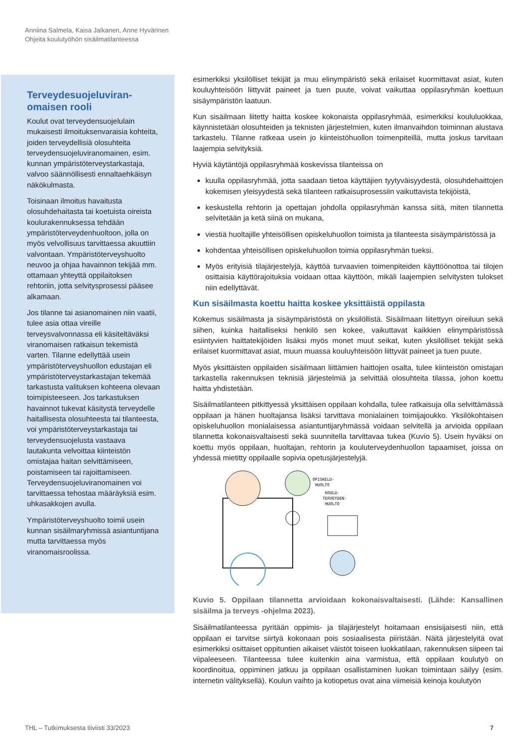Anniina Salmela, Kaisa Jalkanen, Anne Hyvärinen
Ohjeita koulutyöhön sisäilmatilanteessa
Terveydesuojeluviran-
omaisen rooli
Koulut ovat terveydensuojelulain mukaisesti ilmoituksenvaraisia kohteita, joiden terveydellisiä olosuhteita terveydensuojeluviranomainen, esim. kunnan ympäristöterveystarkastaja, valvoo säännöllisesti ennaltaehkäisyn näkökulmasta.
Toisinaan ilmoitus havaitusta olosuhdehaitasta tai koetuista oireista koulurakennuksessa tehdään ympäristöterveydenhuoltoon, jolla on myös velvollisuus tarvittaessa akuuttiin valvontaan. Ympäristöterveyshuolto neuvoo ja ohjaa havainnon tekijää mm. ottamaan yhteyttä oppilaitoksen rehtoriin, jotta selvitysprosessi pääsee alkamaan.
Jos tilanne tai asianomainen niin vaatii, tulee asia ottaa vireille terveysvalvonnassa eli käsiteltäväksi viranomaisen ratkaisun tekemistä varten. Tilanne edellyttää usein ympäristöterveyshuollon edustajan eli ympäristöterveystarkastajan tekemää tarkastusta valituksen kohteena olevaan toimipisteeseen. Jos tarkastuksen havainnot tukevat käsitystä terveydelle haitallisesta olosuhteesta tai tilanteesta, voi ympäristöterveystarkastaja tai terveydensuojelusta vastaava lautakunta velvoittaa kiinteistön omistajaa haitan selvittämiseen, poistamiseen tai rajoittamiseen. Terveydensuojeluviranomainen voi tarvittaessa tehostaa määräyksiä esim. uhkasakkojen avulla.
Ympäristöterveyshuolto toimii usein kunnan sisäilmaryhmissä asiantuntijana mutta tarvittaessa myös viranomaisroolissa.
esimerkiksi yksilölliset tekijät ja muu elinympäristö sekä erilaiset kuormittavat asiat, kuten kouluyhteisöön liittyvät paineet ja tuen puute, voivat vaikuttaa oppilasryhmän koettuun sisäympäristön laatuun.
Kun sisäilmaan liitetty haitta koskee kokonaista oppilasryhmää, esimerkiksi koululuokkaa, käynnistetään olosuhteiden ja teknisten järjestelmien, kuten ilmanvaihdon toiminnan alustava tarkastelu. Tilanne ratkeaa usein jo kiinteistöhuollon toimenpiteillä, mutta joskus tarvitaan laajempia selvityksiä.
Hyviä käytäntöjä oppilasryhmää koskevissa tilanteissa on
kuulla oppilasryhmää, jotta saadaan tietoa käyttäjien tyytyväisyydestä, olosuhdehaittojen kokemisen yleisyydestä sekä tilanteen ratkaisuprosessiin vaikuttavista tekijöistä,
keskustella rehtorin ja opettajan johdolla oppilasryhmän kanssa siitä, miten tilannetta selvitetään ja ketä siinä on mukana,
viestiä huoltajille yhteisöllisen opiskeluhuollon toimista ja tilanteesta sisäympäristössä ja
kohdentaa yhteisöllisen opiskeluhuollon toimia oppilasryhmän tueksi.
Myös erityisiä tilajärjestelyjä, käyttöä turvaavien toimenpiteiden käyttöönottoa tai tilojen osittaisia käyttörajoituksia voidaan ottaa käyttöön, mikäli laajempien selvitysten tulokset niin edellyttävät.
Kun sisäilmasta koettu haitta koskee yksittäistä oppilasta
Kokemus sisäilmasta ja sisäympäristöstä on yksilöllistä. Sisäilmaan liitettyyn oireiluun sekä siihen, kuinka haitalliseksi henkilö sen kokee, vaikuttavat kaikkien elinympäristössä esiintyvien haittatekijöiden lisäksi myös monet muut seikat, kuten yksilölliset tekijät sekä erilaiset kuormittavat asiat, muun muassa kouluyhteisöön liittyvät paineet ja tuen puute.
Myös yksittäisten oppilaiden sisäilmaan liittämien haittojen osalta, tulee kiinteistön omistajan tarkastella rakennuksen teknisiä järjestelmiä ja selvittää olosuhteita tilassa, johon koettu haitta yhdistetään.
Sisäilmatilanteen pitkittyessä yksittäisen oppilaan kohdalla, tulee ratkaisuja olla selvittämässä oppilaan ja hänen huoltajansa lisäksi tarvittava monialainen toimijajoukko. Yksilökohtaisen opiskeluhuollon monialaisessa asiantuntijaryhmässä voidaan selvitellä ja arvioida oppilaan tilannetta kokonaisvaltaisesti sekä suunnitella tarvittavaa tukea (Kuvio 5). Usein hyväksi on koettu myös oppilaan, huoltajan, rehtorin ja kouluterveydenhuollon tapaamiset, joissa on yhdessä mietitty oppilaalle sopivia opetusjärjestelyjä.
OPISKELU-
HUOLTO
KOULU-
TERVEYDEN-
HUOLTO
Kuvio 5. Oppilaan tilannetta arvioidaan kokonaisvaltaisesti. (Lähde: Kansallinen sisäilma ja terveys -ohjelma 2023).
Sisäilmatilanteessa pyritään oppimis- ja tilajärjestelyt hoitamaan ensisijaisesti niin, että oppilaan ei tarvitse siirtyä kokonaan pois sosiaalisesta piiristään. Näitä järjestelyitä ovat esimerkiksi osittaiset oppituntien aikaiset väistöt toiseen luokkatilaan, rakennuksen siipeen tai viipaleeseen. Tilanteessa tulee kuitenkin aina varmistua, että oppilaan koulutyö on koordinoitua, oppiminen jatkuu ja oppilaan osallistaminen luokan toimintaan säilyy (esim. internetin välityksellä). Koulun vaihto ja kotiopetus ovat aina viimeisiä keinoja koulutyön
THL – Tutkimuksesta tiiviisti 33/2023 7